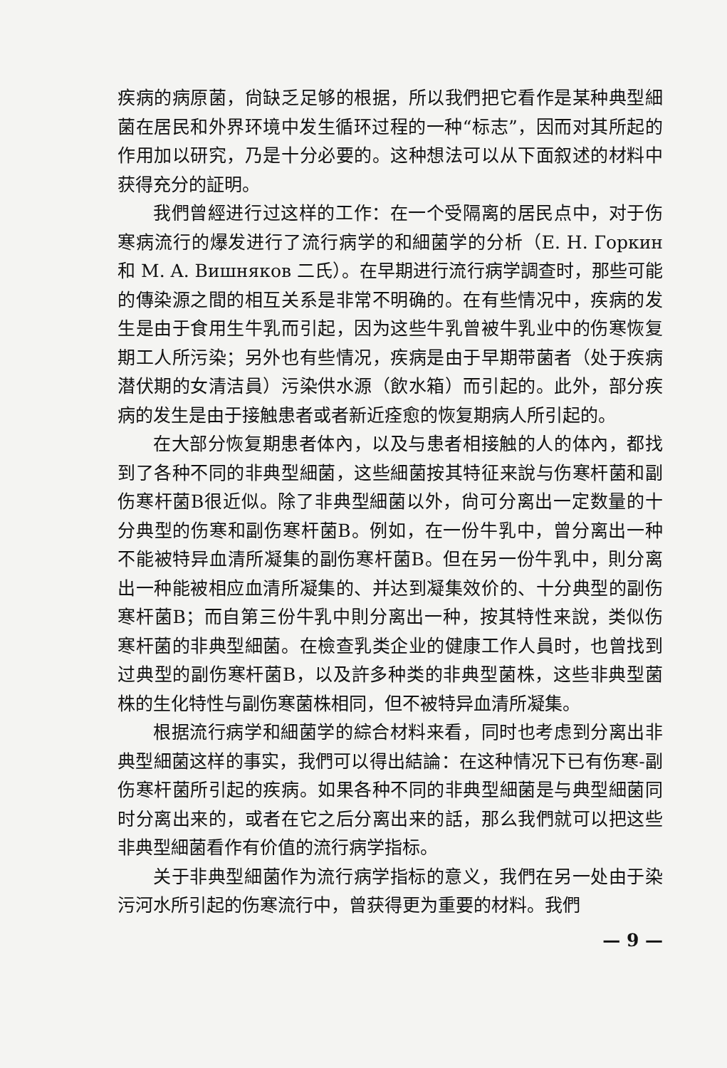疾病的病原菌，尙缺乏足够的根据，所以我們把它看作是某种典型細菌在居民和外界环境中发生循环过程的一种“标志”，因而对其所起的作用加以研究，乃是十分必要的。这种想法可以从下面叙述的材料中获得充分的証明。
我們曾經进行过这样的工作：在一个受隔离的居民点中，对于伤寒病流行的爆发进行了流行病学的和細菌学的分析（E. H. Горкин 和 M. A. Вишняков 二氏）。在早期进行流行病学調查时，那些可能的傳染源之間的相互关系是非常不明确的。在有些情况中，疾病的发生是由于食用生牛乳而引起，因为这些牛乳曾被牛乳业中的伤寒恢复期工人所污染；另外也有些情况，疾病是由于早期带菌者（处于疾病潜伏期的女清洁員）污染供水源（飲水箱）而引起的。此外，部分疾病的发生是由于接触患者或者新近痊愈的恢复期病人所引起的。
在大部分恢复期患者体內，以及与患者相接触的人的体內，都找到了各种不同的非典型細菌，这些細菌按其特征来說与伤寒杆菌和副伤寒杆菌B很近似。除了非典型細菌以外，尙可分离出一定数量的十分典型的伤寒和副伤寒杆菌B。例如，在一份牛乳中，曾分离出一种不能被特异血清所凝集的副伤寒杆菌B。但在另一份牛乳中，則分离出一种能被相应血清所凝集的、并达到凝集效价的、十分典型的副伤寒杆菌B；而自第三份牛乳中則分离出一种，按其特性来說，类似伤寒杆菌的非典型細菌。在檢查乳类企业的健康工作人員时，也曾找到过典型的副伤寒杆菌B，以及許多种类的非典型菌株，这些非典型菌株的生化特性与副伤寒菌株相同，但不被特异血清所凝集。
根据流行病学和細菌学的綜合材料来看，同时也考虑到分离出非典型細菌这样的事实，我們可以得出結論：在这种情况下已有伤寒-副伤寒杆菌所引起的疾病。如果各种不同的非典型細菌是与典型細菌同时分离出来的，或者在它之后分离出来的話，那么我們就可以把这些非典型細菌看作有价值的流行病学指标。
关于非典型細菌作为流行病学指标的意义，我們在另一处由于染污河水所引起的伤寒流行中，曾获得更为重要的材料。我們
— 9 —